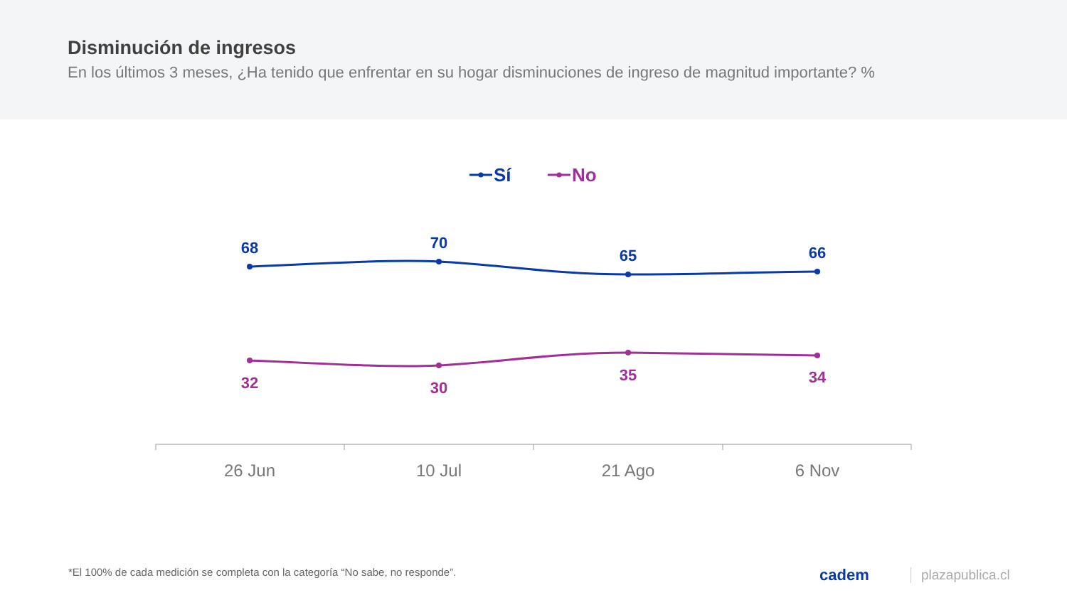Disminución de ingresos
En los últimos 3 meses, ¿Ha tenido que enfrentar en su hogar disminuciones de ingreso de magnitud importante? %
Sí
No
68
70
65
66
32
30
35
34
26 Jun
10 Jul
21 Ago
6 Nov
*El 100% de cada medición se completa con la categoría “No sabe, no responde”.
cadem plazapublica.cl